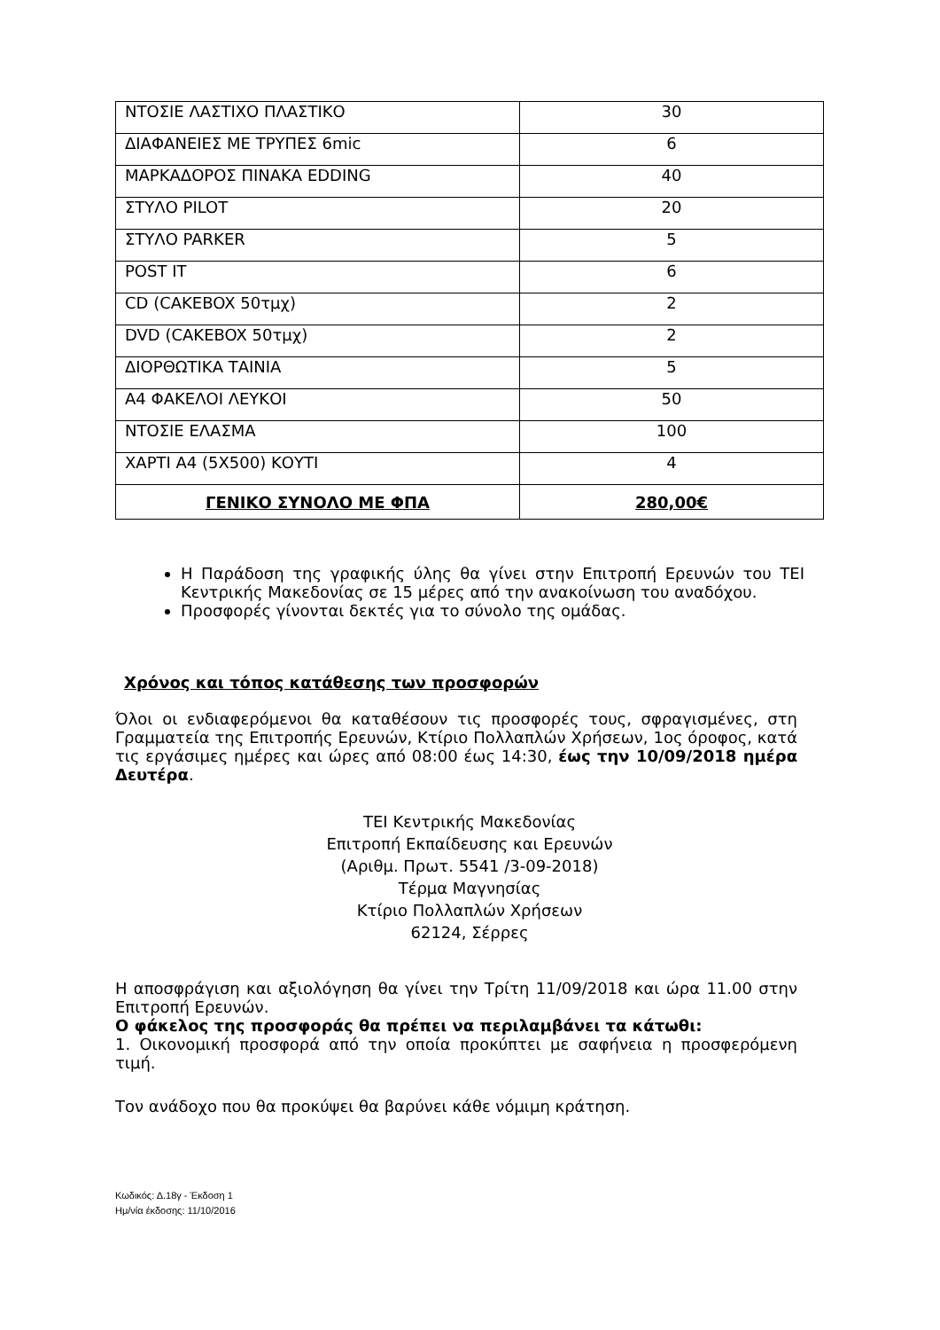| ΝΤΟΣΙΕ ΛΑΣΤΙΧΟ ΠΛΑΣΤΙΚΟ | 30 |
| ΔΙΑΦΑΝΕΙΕΣ ΜΕ ΤΡΥΠΕΣ 6mic | 6 |
| ΜΑΡΚΑΔΟΡΟΣ ΠΙΝΑΚΑ EDDING | 40 |
| ΣΤΥΛΟ PILOT | 20 |
| ΣΤΥΛΟ PARKER | 5 |
| POST IT | 6 |
| CD (CAKEBOX 50τμχ) | 2 |
| DVD (CAKEBOX 50τμχ) | 2 |
| ΔΙΟΡΘΩΤΙΚΑ ΤΑΙΝΙΑ | 5 |
| Α4 ΦΑΚΕΛΟΙ ΛΕΥΚΟΙ | 50 |
| ΝΤΟΣΙΕ ΕΛΑΣΜΑ | 100 |
| ΧΑΡΤΙ Α4 (5Χ500) ΚΟΥΤΙ | 4 |
| ΓΕΝΙΚΟ ΣΥΝΟΛΟ ΜΕ ΦΠΑ | 280,00€ |
Η Παράδοση της γραφικής ύλης θα γίνει στην Επιτροπή Ερευνών του ΤΕΙ Κεντρικής Μακεδονίας σε 15 μέρες από την ανακοίνωση του αναδόχου.
Προσφορές γίνονται δεκτές για το σύνολο της ομάδας.
Χρόνος και τόπος κατάθεσης των προσφορών
Όλοι οι ενδιαφερόμενοι θα καταθέσουν τις προσφορές τους, σφραγισμένες, στη Γραμματεία της Επιτροπής Ερευνών, Κτίριο Πολλαπλών Χρήσεων, 1ος όροφος, κατά τις εργάσιμες ημέρες και ώρες από 08:00 έως 14:30, έως την 10/09/2018 ημέρα Δευτέρα.
ΤΕΙ Κεντρικής Μακεδονίας
Επιτροπή Εκπαίδευσης και Ερευνών
(Αριθμ. Πρωτ. 5541 /3-09-2018)
Τέρμα Μαγνησίας
Κτίριο Πολλαπλών Χρήσεων
62124, Σέρρες
Η αποσφράγιση και αξιολόγηση θα γίνει την Τρίτη 11/09/2018 και ώρα 11.00 στην Επιτροπή Ερευνών.
Ο φάκελος της προσφοράς θα πρέπει να περιλαμβάνει τα κάτωθι:
1. Οικονομική προσφορά από την οποία προκύπτει με σαφήνεια η προσφερόμενη τιμή.
Τον ανάδοχο που θα προκύψει θα βαρύνει κάθε νόμιμη κράτηση.
Κωδικός: Δ.18γ - Έκδοση 1
Ημ/νία έκδοσης: 11/10/2016